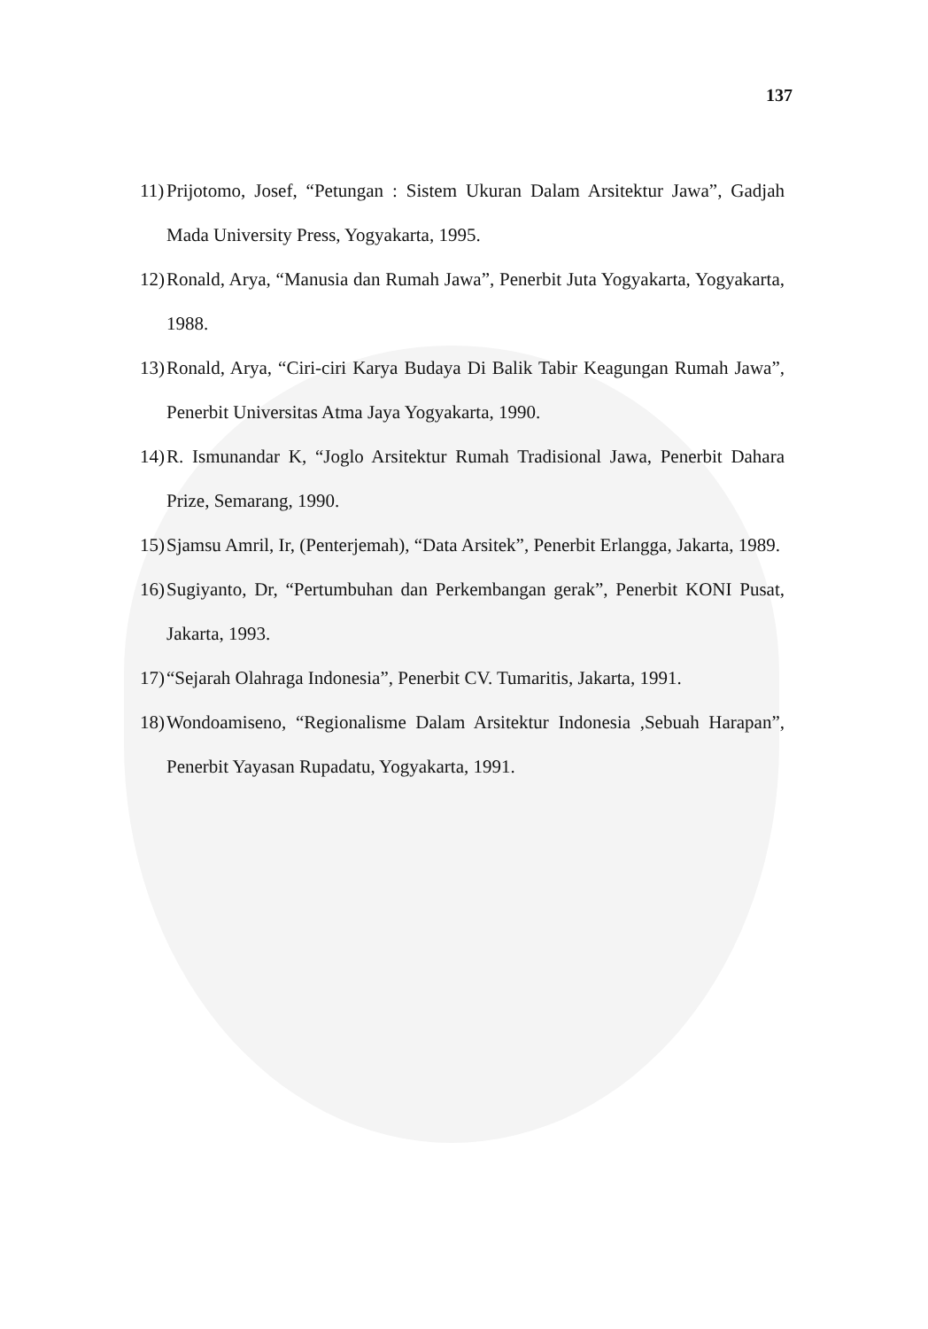137
11) Prijotomo, Josef, “Petungan : Sistem Ukuran Dalam Arsitektur Jawa”, Gadjah Mada University Press, Yogyakarta, 1995.
12) Ronald, Arya, “Manusia dan Rumah Jawa”, Penerbit Juta Yogyakarta, Yogyakarta, 1988.
13) Ronald, Arya, “Ciri-ciri Karya Budaya Di Balik Tabir Keagungan Rumah Jawa”, Penerbit Universitas Atma Jaya Yogyakarta, 1990.
14) R. Ismunandar K, “Joglo Arsitektur Rumah Tradisional Jawa, Penerbit Dahara Prize, Semarang, 1990.
15) Sjamsu Amril, Ir, (Penterjemah), “Data Arsitek”, Penerbit Erlangga, Jakarta, 1989.
16) Sugiyanto, Dr, “Pertumbuhan dan Perkembangan gerak”, Penerbit KONI Pusat, Jakarta, 1993.
17) “Sejarah Olahraga Indonesia”, Penerbit CV. Tumaritis, Jakarta, 1991.
18) Wondoamiseno, “Regionalisme Dalam Arsitektur Indonesia ,Sebuah Harapan”, Penerbit Yayasan Rupadatu, Yogyakarta, 1991.